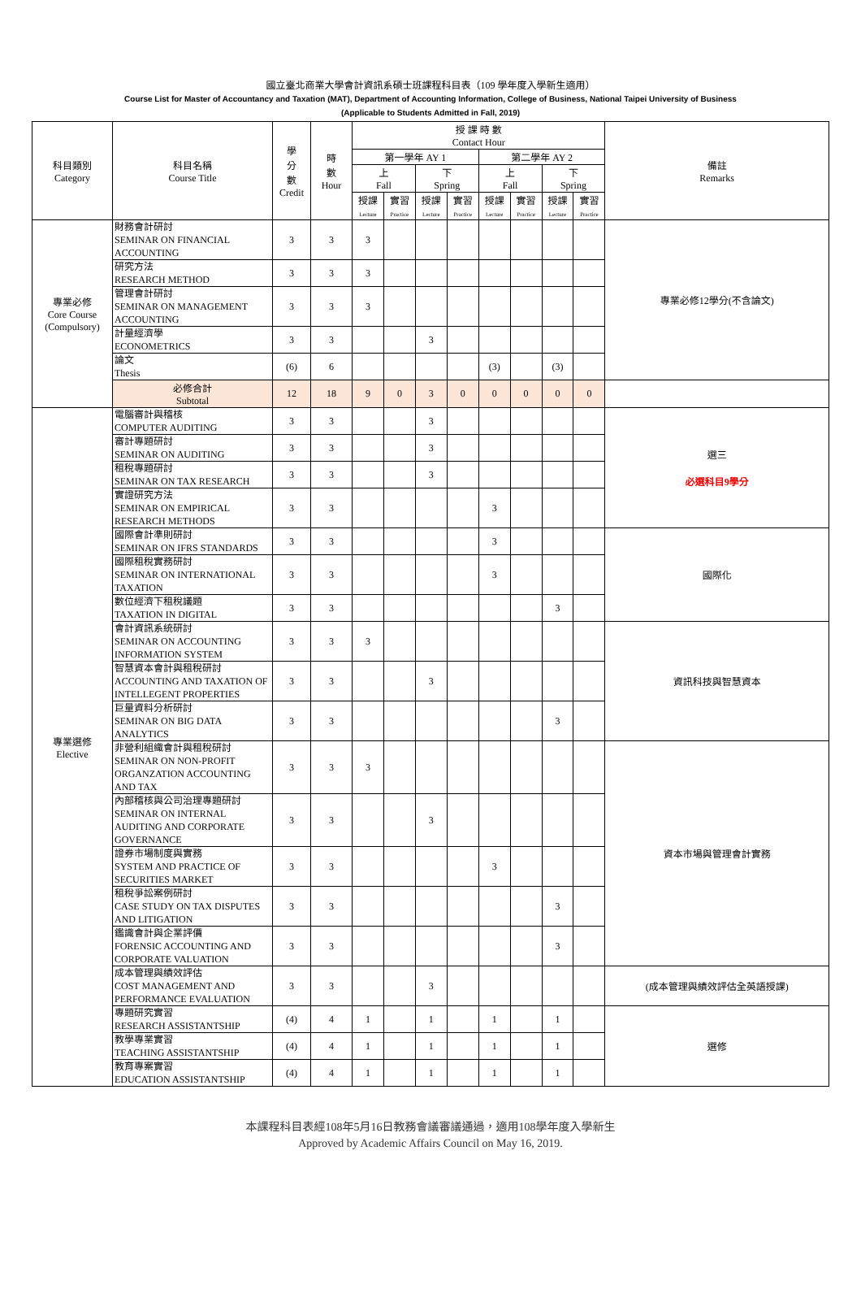國立臺北商業大學會計資訊系碩士班課程科目表（109 學年度入學新生適用）
Course List for Master of Accountancy and Taxation (MAT), Department of Accounting Information, College of Business, National Taipei University of Business
(Applicable to Students Admitted in Fall, 2019)
| 科目類別 Category | 科目名稱 Course Title | 學 分 數 Credit | 時 數 Hour | 授 課 時 數 Contact Hour | | | | | | | | 備註 Remarks |
| --- | --- | --- | --- | --- | --- | --- | --- | --- | --- | --- | --- | --- |
| | | | | 第一學年 AY 1 | | | | 第二學年 AY 2 | | | | |
| | | | | 上 Fall | | 下 Spring | | 上 Fall | | 下 Spring | | |
| | | | | 授課 Lecture | 實習 Practice | 授課 Lecture | 實習 Practice | 授課 Lecture | 實習 Practice | 授課 Lecture | 實習 Practice | |
| 專業必修 Core Course (Compulsory) | 財務會計研討 SEMINAR ON FINANCIAL ACCOUNTING | 3 | 3 | 3 | | | | | | | | 專業必修12學分(不含論文) |
| | 研究方法 RESEARCH METHOD | 3 | 3 | 3 | | | | | | | | |
| | 管理會計研討 SEMINAR ON MANAGEMENT ACCOUNTING | 3 | 3 | 3 | | | | | | | | |
| | 計量經濟學 ECONOMETRICS | 3 | 3 | | | 3 | | | | | | |
| | 論文 Thesis | (6) | 6 | | | | | (3) | | (3) | | |
| | 必修合計 Subtotal | 12 | 18 | 9 | 0 | 3 | 0 | 0 | 0 | 0 | 0 | |
| 專業選修 Elective | 電腦審計與稽核 COMPUTER AUDITING | 3 | 3 | | | 3 | | | | | | 選三 必選科目9學分 |
| | 審計專題研討 SEMINAR ON AUDITING | 3 | 3 | | | 3 | | | | | | |
| | 租稅專題研討 SEMINAR ON TAX RESEARCH | 3 | 3 | | | 3 | | | | | | |
| | 實證研究方法 SEMINAR ON EMPIRICAL RESEARCH METHODS | 3 | 3 | | | | | 3 | | | | |
| | 國際會計準則研討 SEMINAR ON IFRS STANDARDS | 3 | 3 | | | | | 3 | | | | 國際化 |
| | 國際租稅實務研討 SEMINAR ON INTERNATIONAL TAXATION | 3 | 3 | | | | | 3 | | | | |
| | 數位經濟下租稅議題 TAXATION IN DIGITAL | 3 | 3 | | | | | | | 3 | | |
| | 會計資訊系統研討 SEMINAR ON ACCOUNTING INFORMATION SYSTEM | 3 | 3 | 3 | | | | | | | | 資訊科技與智慧資本 |
| | 智慧資本會計與租稅研討 ACCOUNTING AND TAXATION OF INTELLEGENT PROPERTIES | 3 | 3 | | | 3 | | | | | | |
| | 巨量資料分析研討 SEMINAR ON BIG DATA ANALYTICS | 3 | 3 | | | | | | | 3 | | |
| | 非營利組織會計與租稅研討 SEMINAR ON NON-PROFIT ORGANZATION ACCOUNTING AND TAX | 3 | 3 | 3 | | | | | | | | 資本市場與管理會計實務 |
| | 內部稽核與公司治理專題研討 SEMINAR ON INTERNAL AUDITING AND CORPORATE GOVERNANCE | 3 | 3 | | | 3 | | | | | | |
| | 證券市場制度與實務 SYSTEM AND PRACTICE OF SECURITIES MARKET | 3 | 3 | | | | | 3 | | | | |
| | 租稅爭訟案例研討 CASE STUDY ON TAX DISPUTES AND LITIGATION | 3 | 3 | | | | | | | 3 | | |
| | 鑑識會計與企業評價 FORENSIC ACCOUNTING AND CORPORATE VALUATION | 3 | 3 | | | | | | | 3 | | |
| | 成本管理與績效評估 COST MANAGEMENT AND PERFORMANCE EVALUATION | 3 | 3 | | | 3 | | | | | | (成本管理與績效評估全英語授課) |
| | 專題研究實習 RESEARCH ASSISTANTSHIP | (4) | 4 | 1 | | 1 | | 1 | | 1 | | 選修 |
| | 教學專業實習 TEACHING ASSISTANTSHIP | (4) | 4 | 1 | | 1 | | 1 | | 1 | | |
| | 教育專案實習 EDUCATION ASSISTANTSHIP | (4) | 4 | 1 | | 1 | | 1 | | 1 | | |
本課程科目表經108年5月16日教務會議審議通過，適用108學年度入學新生
Approved by Academic Affairs Council on May 16, 2019.